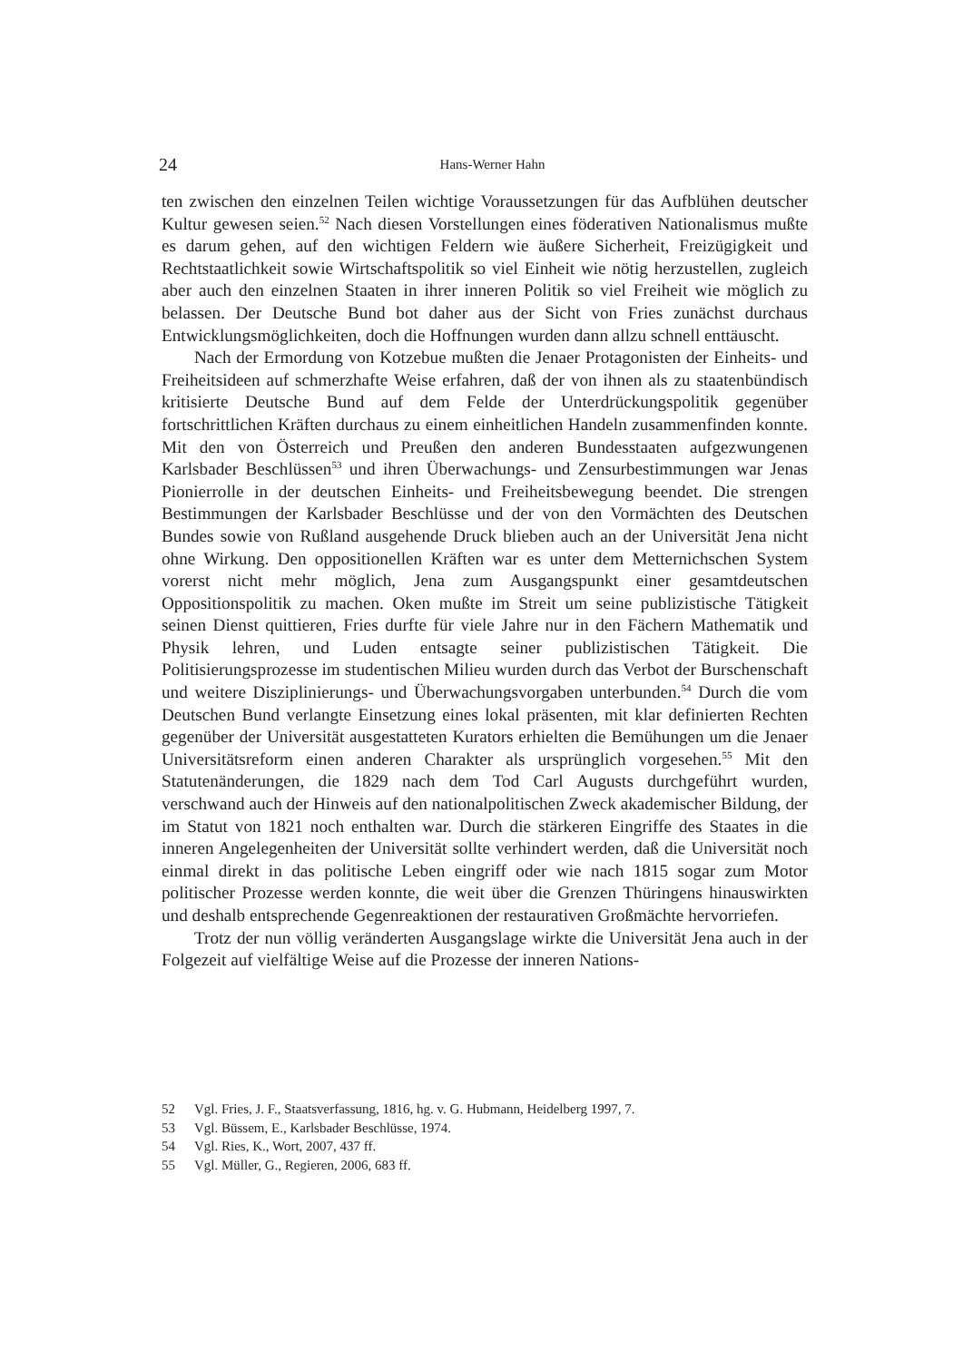24
Hans-Werner Hahn
ten zwischen den einzelnen Teilen wichtige Voraussetzungen für das Aufblühen deutscher Kultur gewesen seien.<sup>52</sup> Nach diesen Vorstellungen eines föderativen Nationalismus mußte es darum gehen, auf den wichtigen Feldern wie äußere Sicherheit, Freizügigkeit und Rechtstaatlichkeit sowie Wirtschaftspolitik so viel Einheit wie nötig herzustellen, zugleich aber auch den einzelnen Staaten in ihrer inneren Politik so viel Freiheit wie möglich zu belassen. Der Deutsche Bund bot daher aus der Sicht von Fries zunächst durchaus Entwicklungsmöglichkeiten, doch die Hoffnungen wurden dann allzu schnell enttäuscht.
Nach der Ermordung von Kotzebue mußten die Jenaer Protagonisten der Einheits- und Freiheitsideen auf schmerzhafte Weise erfahren, daß der von ihnen als zu staatenbündisch kritisierte Deutsche Bund auf dem Felde der Unterdrückungspolitik gegenüber fortschrittlichen Kräften durchaus zu einem einheitlichen Handeln zusammenfinden konnte. Mit den von Österreich und Preußen den anderen Bundesstaaten aufgezwungenen Karlsbader Beschlüssen<sup>53</sup> und ihren Überwachungs- und Zensurbestimmungen war Jenas Pionierrolle in der deutschen Einheits- und Freiheitsbewegung beendet. Die strengen Bestimmungen der Karlsbader Beschlüsse und der von den Vormächten des Deutschen Bundes sowie von Rußland ausgehende Druck blieben auch an der Universität Jena nicht ohne Wirkung. Den oppositionellen Kräften war es unter dem Metternichschen System vorerst nicht mehr möglich, Jena zum Ausgangspunkt einer gesamtdeutschen Oppositionspolitik zu machen. Oken mußte im Streit um seine publizistische Tätigkeit seinen Dienst quittieren, Fries durfte für viele Jahre nur in den Fächern Mathematik und Physik lehren, und Luden entsagte seiner publizistischen Tätigkeit. Die Politisierungsprozesse im studentischen Milieu wurden durch das Verbot der Burschenschaft und weitere Disziplinierungs- und Überwachungsvorgaben unterbunden.<sup>54</sup> Durch die vom Deutschen Bund verlangte Einsetzung eines lokal präsenten, mit klar definierten Rechten gegenüber der Universität ausgestatteten Kurators erhielten die Bemühungen um die Jenaer Universitätsreform einen anderen Charakter als ursprünglich vorgesehen.<sup>55</sup> Mit den Statutenänderungen, die 1829 nach dem Tod Carl Augusts durchgeführt wurden, verschwand auch der Hinweis auf den nationalpolitischen Zweck akademischer Bildung, der im Statut von 1821 noch enthalten war. Durch die stärkeren Eingriffe des Staates in die inneren Angelegenheiten der Universität sollte verhindert werden, daß die Universität noch einmal direkt in das politische Leben eingriff oder wie nach 1815 sogar zum Motor politischer Prozesse werden konnte, die weit über die Grenzen Thüringens hinauswirkten und deshalb entsprechende Gegenreaktionen der restaurativen Großmächte hervorriefen.
Trotz der nun völlig veränderten Ausgangslage wirkte die Universität Jena auch in der Folgezeit auf vielfältige Weise auf die Prozesse der inneren Nations-
52 Vgl. Fries, J. F., Staatsverfassung, 1816, hg. v. G. Hubmann, Heidelberg 1997, 7.
53 Vgl. Büssem, E., Karlsbader Beschlüsse, 1974.
54 Vgl. Ries, K., Wort, 2007, 437 ff.
55 Vgl. Müller, G., Regieren, 2006, 683 ff.